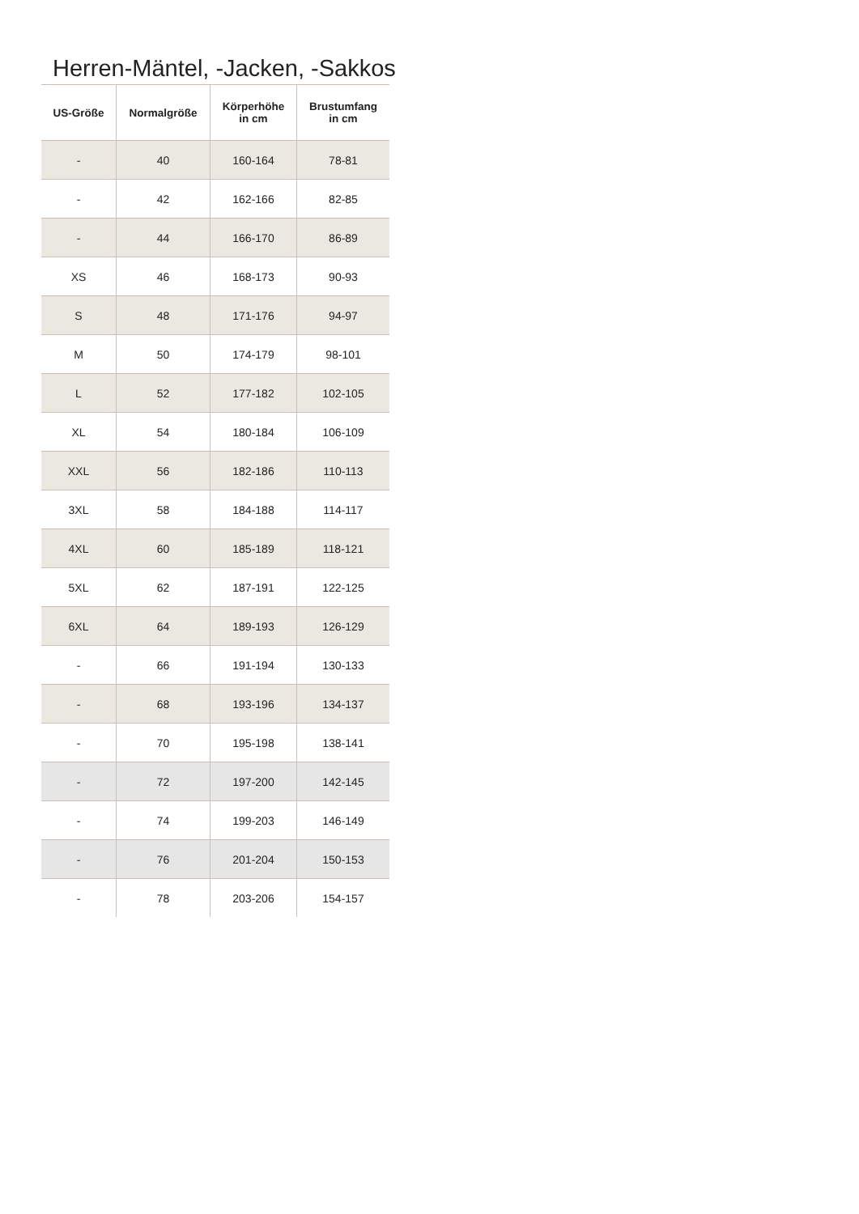Herren-Mäntel, -Jacken, -Sakkos
| US-Größe | Normalgröße | Körperhöhe in cm | Brustumfang in cm |
| --- | --- | --- | --- |
| - | 40 | 160-164 | 78-81 |
| - | 42 | 162-166 | 82-85 |
| - | 44 | 166-170 | 86-89 |
| XS | 46 | 168-173 | 90-93 |
| S | 48 | 171-176 | 94-97 |
| M | 50 | 174-179 | 98-101 |
| L | 52 | 177-182 | 102-105 |
| XL | 54 | 180-184 | 106-109 |
| XXL | 56 | 182-186 | 110-113 |
| 3XL | 58 | 184-188 | 114-117 |
| 4XL | 60 | 185-189 | 118-121 |
| 5XL | 62 | 187-191 | 122-125 |
| 6XL | 64 | 189-193 | 126-129 |
| - | 66 | 191-194 | 130-133 |
| - | 68 | 193-196 | 134-137 |
| - | 70 | 195-198 | 138-141 |
| - | 72 | 197-200 | 142-145 |
| - | 74 | 199-203 | 146-149 |
| - | 76 | 201-204 | 150-153 |
| - | 78 | 203-206 | 154-157 |